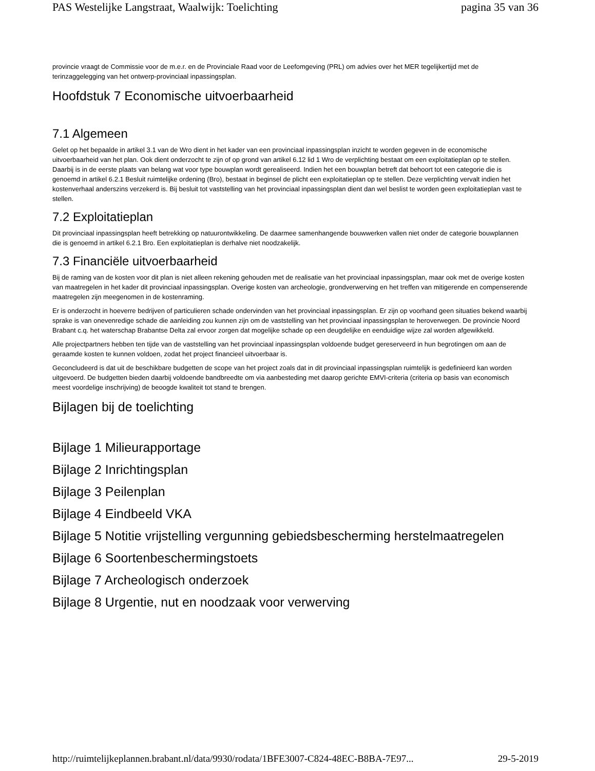PAS Westelijke Langstraat, Waalwijk: Toelichting pagina 35 van 36
provincie vraagt de Commissie voor de m.e.r. en de Provinciale Raad voor de Leefomgeving (PRL) om advies over het MER tegelijkertijd met de terinzaggelegging van het ontwerp-provinciaal inpassingsplan.
Hoofdstuk 7 Economische uitvoerbaarheid
7.1 Algemeen
Gelet op het bepaalde in artikel 3.1 van de Wro dient in het kader van een provinciaal inpassingsplan inzicht te worden gegeven in de economische uitvoerbaarheid van het plan. Ook dient onderzocht te zijn of op grond van artikel 6.12 lid 1 Wro de verplichting bestaat om een exploitatieplan op te stellen. Daarbij is in de eerste plaats van belang wat voor type bouwplan wordt gerealiseerd. Indien het een bouwplan betreft dat behoort tot een categorie die is genoemd in artikel 6.2.1 Besluit ruimtelijke ordening (Bro), bestaat in beginsel de plicht een exploitatieplan op te stellen. Deze verplichting vervalt indien het kostenverhaal anderszins verzekerd is. Bij besluit tot vaststelling van het provinciaal inpassingsplan dient dan wel beslist te worden geen exploitatieplan vast te stellen.
7.2 Exploitatieplan
Dit provinciaal inpassingsplan heeft betrekking op natuurontwikkeling. De daarmee samenhangende bouwwerken vallen niet onder de categorie bouwplannen die is genoemd in artikel 6.2.1 Bro. Een exploitatieplan is derhalve niet noodzakelijk.
7.3 Financiële uitvoerbaarheid
Bij de raming van de kosten voor dit plan is niet alleen rekening gehouden met de realisatie van het provinciaal inpassingsplan, maar ook met de overige kosten van maatregelen in het kader dit provinciaal inpassingsplan. Overige kosten van archeologie, grondverwerving en het treffen van mitigerende en compenserende maatregelen zijn meegenomen in de kostenraming.
Er is onderzocht in hoeverre bedrijven of particulieren schade ondervinden van het provinciaal inpassingsplan. Er zijn op voorhand geen situaties bekend waarbij sprake is van onevenredige schade die aanleiding zou kunnen zijn om de vaststelling van het provinciaal inpassingsplan te heroverwegen. De provincie Noord Brabant c.q. het waterschap Brabantse Delta zal ervoor zorgen dat mogelijke schade op een deugdelijke en eenduidige wijze zal worden afgewikkeld.
Alle projectpartners hebben ten tijde van de vaststelling van het provinciaal inpassingsplan voldoende budget gereserveerd in hun begrotingen om aan de geraamde kosten te kunnen voldoen, zodat het project financieel uitvoerbaar is.
Geconcludeerd is dat uit de beschikbare budgetten de scope van het project zoals dat in dit provinciaal inpassingsplan ruimtelijk is gedefinieerd kan worden uitgevoerd. De budgetten bieden daarbij voldoende bandbreedte om via aanbesteding met daarop gerichte EMVI-criteria (criteria op basis van economisch meest voordelige inschrijving) de beoogde kwaliteit tot stand te brengen.
Bijlagen bij de toelichting
Bijlage 1 Milieurapportage
Bijlage 2 Inrichtingsplan
Bijlage 3 Peilenplan
Bijlage 4 Eindbeeld VKA
Bijlage 5 Notitie vrijstelling vergunning gebiedsbescherming herstelmaatregelen
Bijlage 6 Soortenbeschermingstoets
Bijlage 7 Archeologisch onderzoek
Bijlage 8 Urgentie, nut en noodzaak voor verwerving
http://ruimtelijkeplannen.brabant.nl/data/9930/rodata/1BFE3007-C824-48EC-B8BA-7E97... 29-5-2019